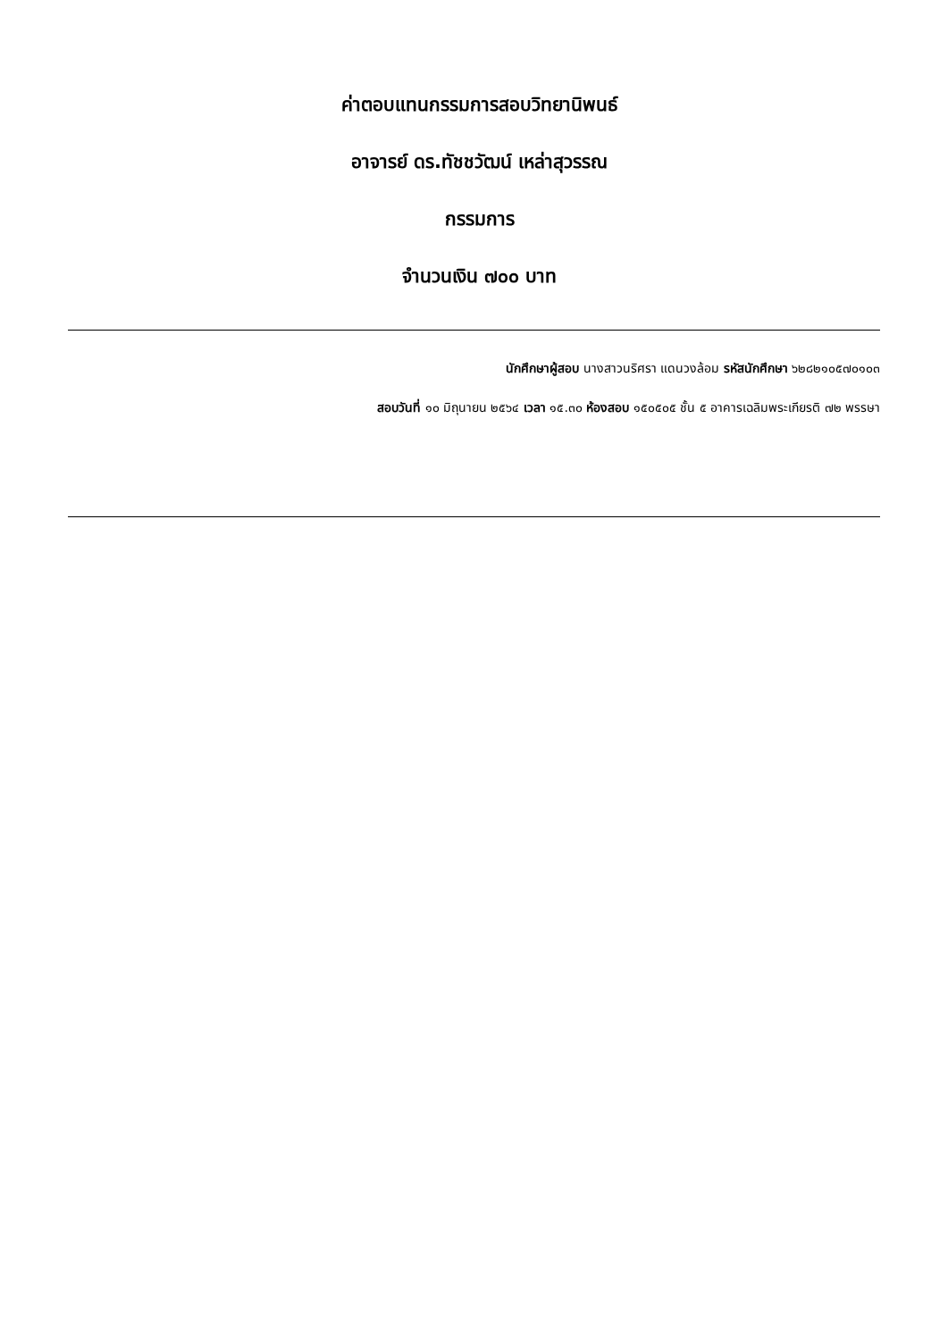ค่าตอบแทนกรรมการสอบวิทยานิพนธ์
อาจารย์ ดร.ทัชชวัฒน์ เหล่าสุวรรณ
กรรมการ
จำนวนเงิน ๗๐๐ บาท
นักศึกษาผู้สอบ นางสาวนริศรา แดนวงล้อม รหัสนักศึกษา ๖๒๘๒๑๐๕๗๐๑๐๓
สอบวันที่ ๑๐ มิถุนายน ๒๕๖๔ เวลา ๑๕.๓๐ ห้องสอบ ๑๕๐๕๐๕ ชั้น ๕ อาคารเฉลิมพระเกียรติ ๗๒ พรรษา